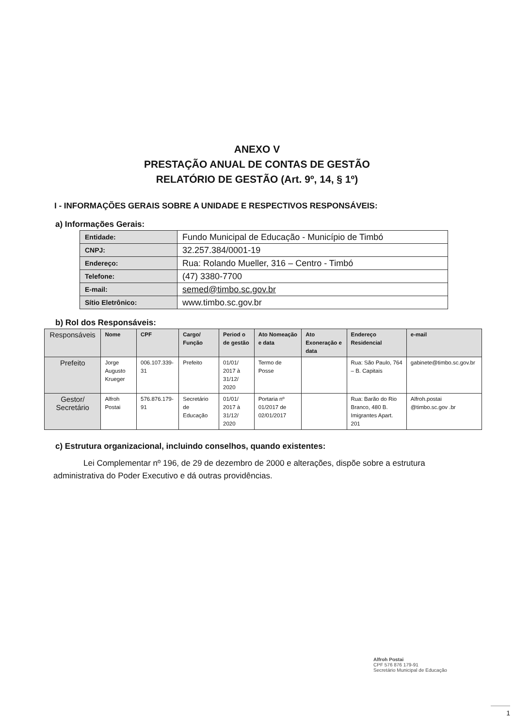ANEXO V
PRESTAÇÃO ANUAL DE CONTAS DE GESTÃO
RELATÓRIO DE GESTÃO (Art. 9º, 14, § 1º)
I - INFORMAÇÕES GERAIS SOBRE A UNIDADE E RESPECTIVOS RESPONSÁVEIS:
a) Informações Gerais:
| Entidade: | Fundo Municipal de Educação - Município de Timbó |
| CNPJ: | 32.257.384/0001-19 |
| Endereço: | Rua: Rolando Mueller, 316 – Centro - Timbó |
| Telefone: | (47) 3380-7700 |
| E-mail: | semed@timbo.sc.gov.br |
| Sítio Eletrônico: | www.timbo.sc.gov.br |
b) Rol dos Responsáveis:
| Responsáveis | Nome | CPF | Cargo/ Função | Period o de gestão | Ato Nomeação e data | Ato Exoneração e data | Endereço Residencial | e-mail |
| --- | --- | --- | --- | --- | --- | --- | --- | --- |
| Prefeito | Jorge Augusto Krueger | 006.107.339-31 | Prefeito | 01/01/ 2017 à 31/12/ 2020 | Termo de Posse | | Rua: São Paulo, 764 – B. Capitais | gabinete@timbo.sc.gov.br |
| Gestor/ Secretário | Alfroh Postai | 576.876.179-91 | Secretário de Educação | 01/01/ 2017 à 31/12/ 2020 | Portaria nº 01/2017 de 02/01/2017 | | Rua: Barão do Rio Branco, 480 B. Imigrantes Apart. 201 | Alfroh.postai @timbo.sc.gov .br |
c) Estrutura organizacional, incluindo conselhos, quando existentes:
Lei Complementar nº 196, de 29 de dezembro de 2000 e alterações, dispõe sobre a estrutura administrativa do Poder Executivo e dá outras providências.
Alfroh Postai
CPF 576 876 179-91
Secretário Municipal de Educação
1